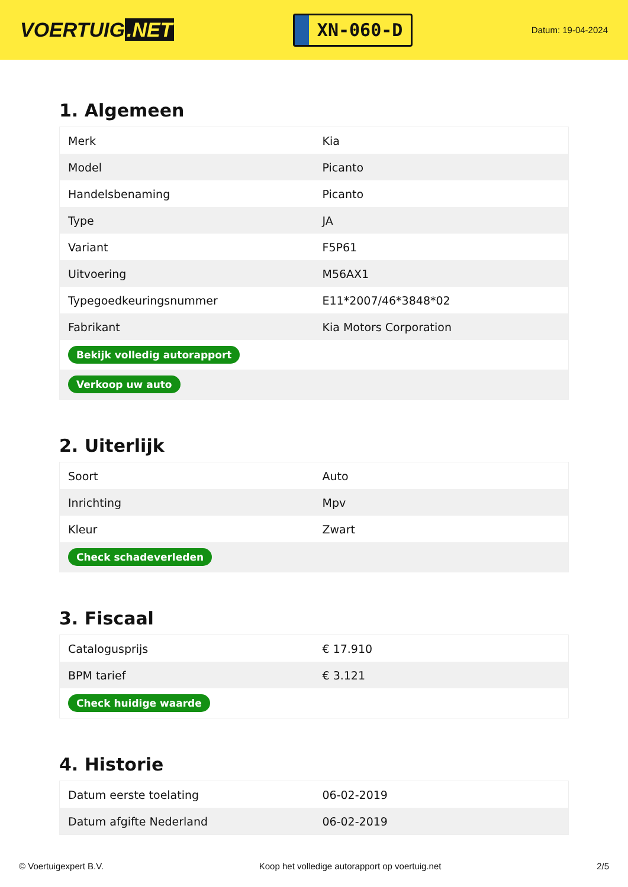VOERTUIG.NET
XN-060-D
Datum: 19-04-2024
1. Algemeen
| Merk | Kia |
| Model | Picanto |
| Handelsbenaming | Picanto |
| Type | JA |
| Variant | F5P61 |
| Uitvoering | M56AX1 |
| Typegoedkeuringsnummer | E11*2007/46*3848*02 |
| Fabrikant | Kia Motors Corporation |
| Bekijk volledig autorapport | |
| Verkoop uw auto | |
2. Uiterlijk
| Soort | Auto |
| Inrichting | Mpv |
| Kleur | Zwart |
| Check schadeverleden | |
3. Fiscaal
| Catalogusprijs | € 17.910 |
| BPM tarief | € 3.121 |
| Check huidige waarde | |
4. Historie
| Datum eerste toelating | 06-02-2019 |
| Datum afgifte Nederland | 06-02-2019 |
© Voertuigexpert B.V. Koop het volledige autorapport op voertuig.net 2/5